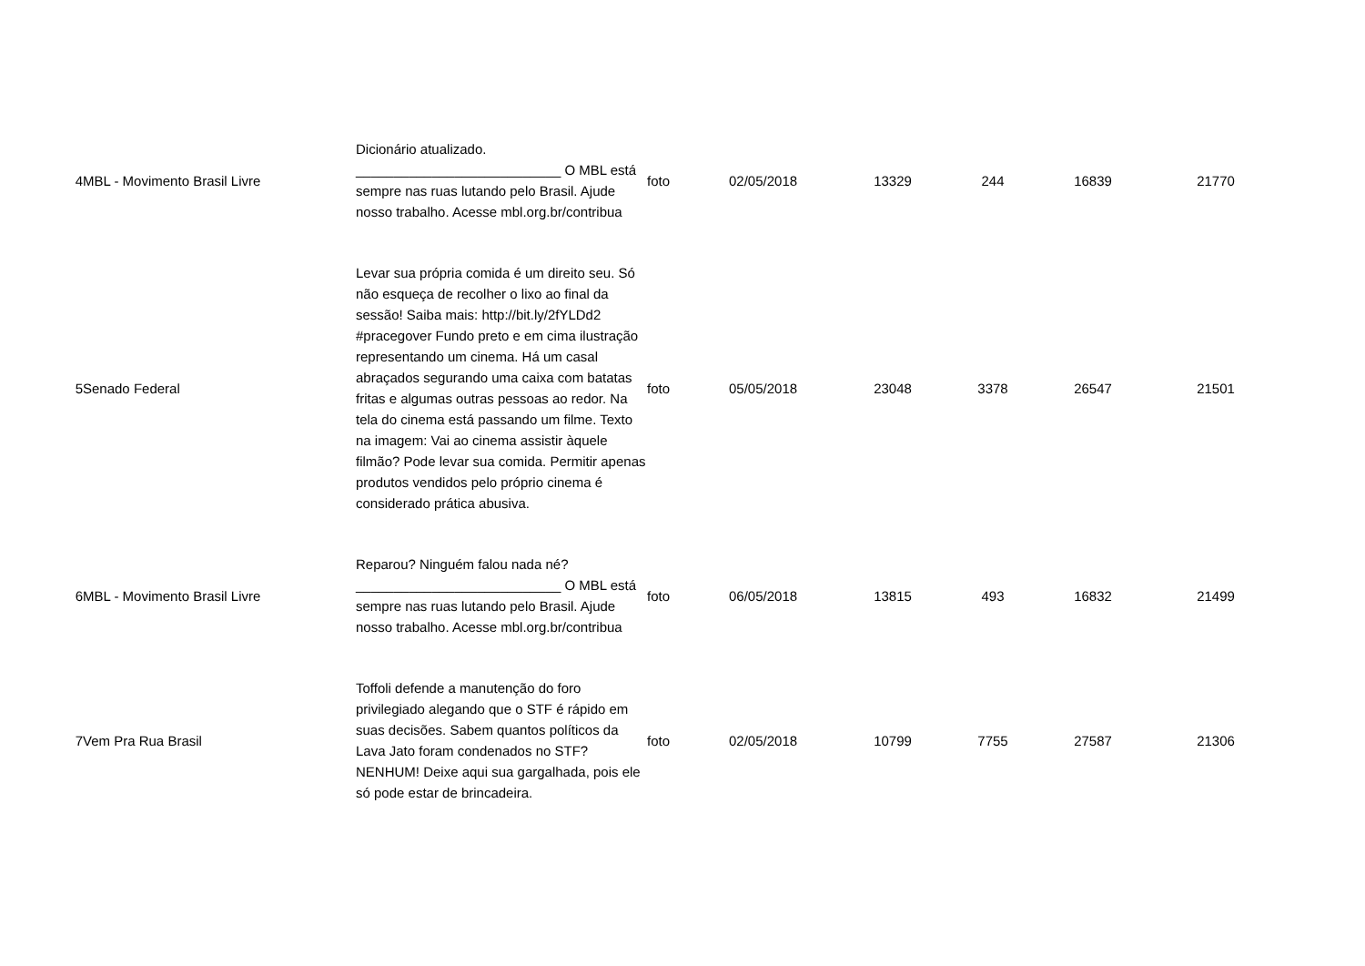| 4 | MBL - Movimento Brasil Livre | Dicionário atualizado. ___________________________ O MBL está sempre nas ruas lutando pelo Brasil. Ajude nosso trabalho. Acesse mbl.org.br/contribua | foto | 02/05/2018 | 13329 | 244 | 16839 | 21770 |
| 5 | Senado Federal | Levar sua própria comida é um direito seu. Só não esqueça de recolher o lixo ao final da sessão! Saiba mais: http://bit.ly/2fYLDd2 #pracegover Fundo preto e em cima ilustração representando um cinema. Há um casal abraçados segurando uma caixa com batatas fritas e algumas outras pessoas ao redor. Na tela do cinema está passando um filme. Texto na imagem: Vai ao cinema assistir àquele filmão? Pode levar sua comida. Permitir apenas produtos vendidos pelo próprio cinema é considerado prática abusiva. | foto | 05/05/2018 | 23048 | 3378 | 26547 | 21501 |
| 6 | MBL - Movimento Brasil Livre | Reparou? Ninguém falou nada né? ___________________________ O MBL está sempre nas ruas lutando pelo Brasil. Ajude nosso trabalho. Acesse mbl.org.br/contribua | foto | 06/05/2018 | 13815 | 493 | 16832 | 21499 |
| 7 | Vem Pra Rua Brasil | Toffoli defende a manutenção do foro privilegiado alegando que o STF é rápido em suas decisões. Sabem quantos políticos da Lava Jato foram condenados no STF? NENHUM! Deixe aqui sua gargalhada, pois ele só pode estar de brincadeira. | foto | 02/05/2018 | 10799 | 7755 | 27587 | 21306 |